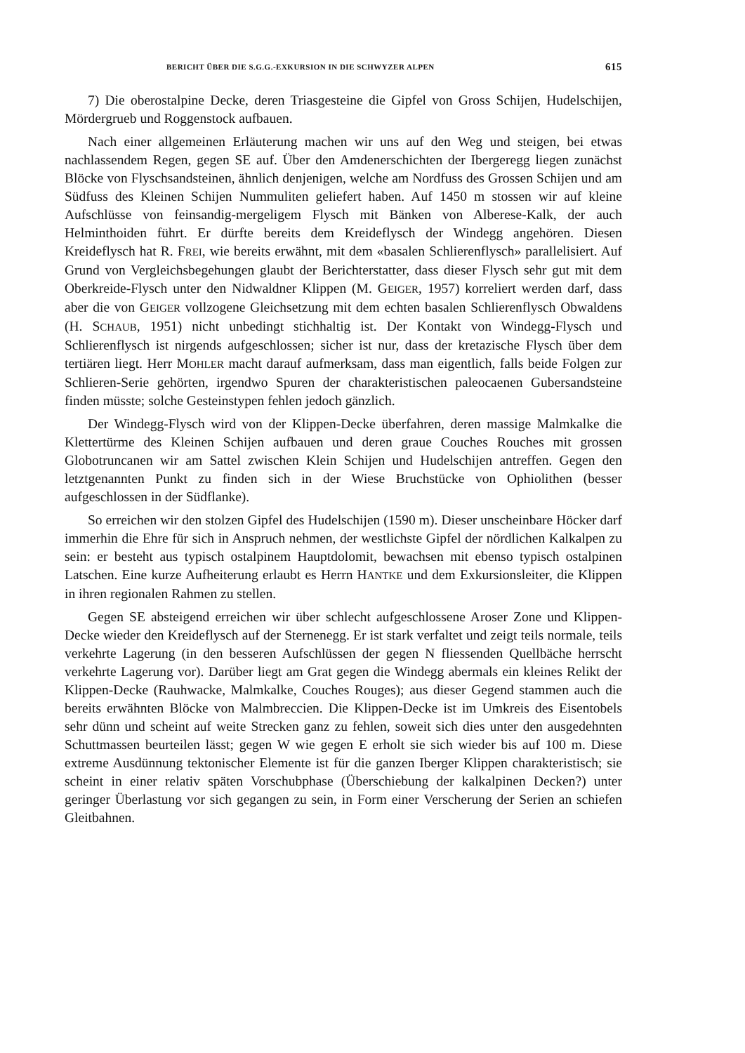BERICHT ÜBER DIE S.G.G.-EXKURSION IN DIE SCHWYZER ALPEN 615
7) Die oberostalpine Decke, deren Triasgesteine die Gipfel von Gross Schijen, Hudelschijen, Mördergrueb und Roggenstock aufbauen.
Nach einer allgemeinen Erläuterung machen wir uns auf den Weg und steigen, bei etwas nachlassendem Regen, gegen SE auf. Über den Amdenerschichten der Ibergeregg liegen zunächst Blöcke von Flyschsandsteinen, ähnlich denjenigen, welche am Nordfuss des Grossen Schijen und am Südfuss des Kleinen Schijen Nummuliten geliefert haben. Auf 1450 m stossen wir auf kleine Aufschlüsse von feinsandig-mergeligem Flysch mit Bänken von Alberese-Kalk, der auch Helminthoiden führt. Er dürfte bereits dem Kreideflysch der Windegg angehören. Diesen Kreideflysch hat R. FREI, wie bereits erwähnt, mit dem «basalen Schlierenflysch» parallelisiert. Auf Grund von Vergleichsbegehungen glaubt der Berichterstatter, dass dieser Flysch sehr gut mit dem Oberkreide-Flysch unter den Nidwaldner Klippen (M. GEIGER, 1957) korreliert werden darf, dass aber die von GEIGER vollzogene Gleichsetzung mit dem echten basalen Schlierenflysch Obwaldens (H. SCHAUB, 1951) nicht unbedingt stichhaltig ist. Der Kontakt von Windegg-Flysch und Schlierenflysch ist nirgends aufgeschlossen; sicher ist nur, dass der kretazische Flysch über dem tertiären liegt. Herr MOHLER macht darauf aufmerksam, dass man eigentlich, falls beide Folgen zur Schlieren-Serie gehörten, irgendwo Spuren der charakteristischen paleocaenen Gubersandsteine finden müsste; solche Gesteinstypen fehlen jedoch gänzlich.
Der Windegg-Flysch wird von der Klippen-Decke überfahren, deren massige Malmkalke die Klettertürme des Kleinen Schijen aufbauen und deren graue Couches Rouches mit grossen Globotruncanen wir am Sattel zwischen Klein Schijen und Hudelschijen antreffen. Gegen den letztgenannten Punkt zu finden sich in der Wiese Bruchstücke von Ophiolithen (besser aufgeschlossen in der Südflanke).
So erreichen wir den stolzen Gipfel des Hudelschijen (1590 m). Dieser unscheinbare Höcker darf immerhin die Ehre für sich in Anspruch nehmen, der westlichste Gipfel der nördlichen Kalkalpen zu sein: er besteht aus typisch ostalpinem Hauptdolomit, bewachsen mit ebenso typisch ostalpinen Latschen. Eine kurze Aufheiterung erlaubt es Herrn HANTKE und dem Exkursionsleiter, die Klippen in ihren regionalen Rahmen zu stellen.
Gegen SE absteigend erreichen wir über schlecht aufgeschlossene Aroser Zone und Klippen-Decke wieder den Kreideflysch auf der Sternenegg. Er ist stark verfaltet und zeigt teils normale, teils verkehrte Lagerung (in den besseren Aufschlüssen der gegen N fliessenden Quellbäche herrscht verkehrte Lagerung vor). Darüber liegt am Grat gegen die Windegg abermals ein kleines Relikt der Klippen-Decke (Rauhwacke, Malmkalke, Couches Rouges); aus dieser Gegend stammen auch die bereits erwähnten Blöcke von Malmbreccien. Die Klippen-Decke ist im Umkreis des Eisentobels sehr dünn und scheint auf weite Strecken ganz zu fehlen, soweit sich dies unter den ausgedehnten Schuttmassen beurteilen lässt; gegen W wie gegen E erholt sie sich wieder bis auf 100 m. Diese extreme Ausdünnung tektonischer Elemente ist für die ganzen Iberger Klippen charakteristisch; sie scheint in einer relativ späten Vorschubphase (Überschiebung der kalkalpinen Decken?) unter geringer Überlastung vor sich gegangen zu sein, in Form einer Verscherung der Serien an schiefen Gleitbahnen.